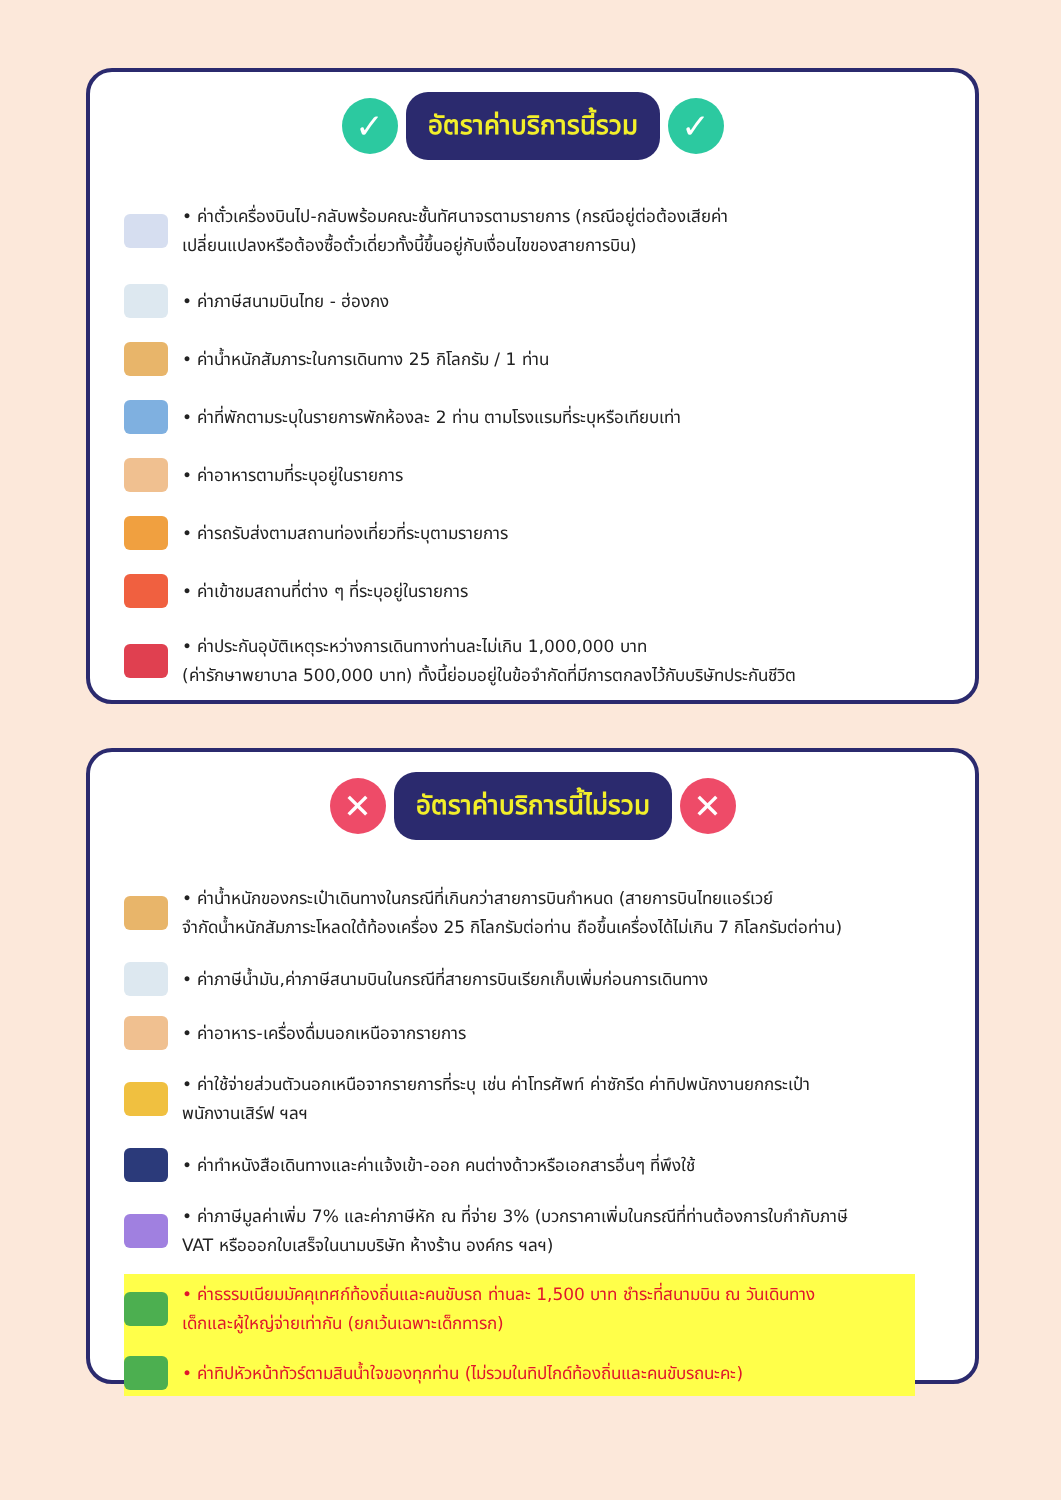✓
อัตราค่าบริการนี้รวม
✓
• ค่าตั๋วเครื่องบินไป-กลับพร้อมคณะชั้นทัศนาจรตามรายการ (กรณีอยู่ต่อต้องเสียค่า
เปลี่ยนแปลงหรือต้องซื้อตั๋วเดี่ยวทั้งนี้ขึ้นอยู่กับเงื่อนไขของสายการบิน)
• ค่าภาษีสนามบินไทย - ฮ่องกง
• ค่าน้ำหนักสัมภาระในการเดินทาง 25 กิโลกรัม / 1 ท่าน
• ค่าที่พักตามระบุในรายการพักห้องละ 2 ท่าน ตามโรงแรมที่ระบุหรือเทียบเท่า
• ค่าอาหารตามที่ระบุอยู่ในรายการ
• ค่ารถรับส่งตามสถานท่องเที่ยวที่ระบุตามรายการ
• ค่าเข้าชมสถานที่ต่าง ๆ ที่ระบุอยู่ในรายการ
• ค่าประกันอุบัติเหตุระหว่างการเดินทางท่านละไม่เกิน 1,000,000 บาท
(ค่ารักษาพยาบาล 500,000 บาท) ทั้งนี้ย่อมอยู่ในข้อจำกัดที่มีการตกลงไว้กับบริษัทประกันชีวิต
✕
อัตราค่าบริการนี้ไม่รวม
✕
• ค่าน้ำหนักของกระเป๋าเดินทางในกรณีที่เกินกว่าสายการบินกำหนด (สายการบินไทยแอร์เวย์
จำกัดน้ำหนักสัมภาระโหลดใต้ท้องเครื่อง 25 กิโลกรัมต่อท่าน ถือขึ้นเครื่องได้ไม่เกิน 7 กิโลกรัมต่อท่าน)
• ค่าภาษีน้ำมัน,ค่าภาษีสนามบินในกรณีที่สายการบินเรียกเก็บเพิ่มก่อนการเดินทาง
• ค่าอาหาร-เครื่องดื่มนอกเหนือจากรายการ
• ค่าใช้จ่ายส่วนตัวนอกเหนือจากรายการที่ระบุ เช่น ค่าโทรศัพท์ ค่าซักรีด ค่าทิปพนักงานยกกระเป๋า
พนักงานเสิร์ฟ ฯลฯ
• ค่าทำหนังสือเดินทางและค่าแจ้งเข้า-ออก คนต่างด้าวหรือเอกสารอื่นๆ ที่พึงใช้
• ค่าภาษีมูลค่าเพิ่ม 7% และค่าภาษีหัก ณ ที่จ่าย 3% (บวกราคาเพิ่มในกรณีที่ท่านต้องการใบกำกับภาษี
VAT หรือออกใบเสร็จในนามบริษัท ห้างร้าน องค์กร ฯลฯ)
• ค่าธรรมเนียมมัคคุเทศก์ท้องถิ่นและคนขับรถ ท่านละ 1,500 บาท ชำระที่สนามบิน ณ วันเดินทาง
เด็กและผู้ใหญ่จ่ายเท่ากัน (ยกเว้นเฉพาะเด็กทารก)
• ค่าทิปหัวหน้าทัวร์ตามสินน้ำใจของทุกท่าน (ไม่รวมในทิปไกด์ท้องถิ่นและคนขับรถนะคะ)